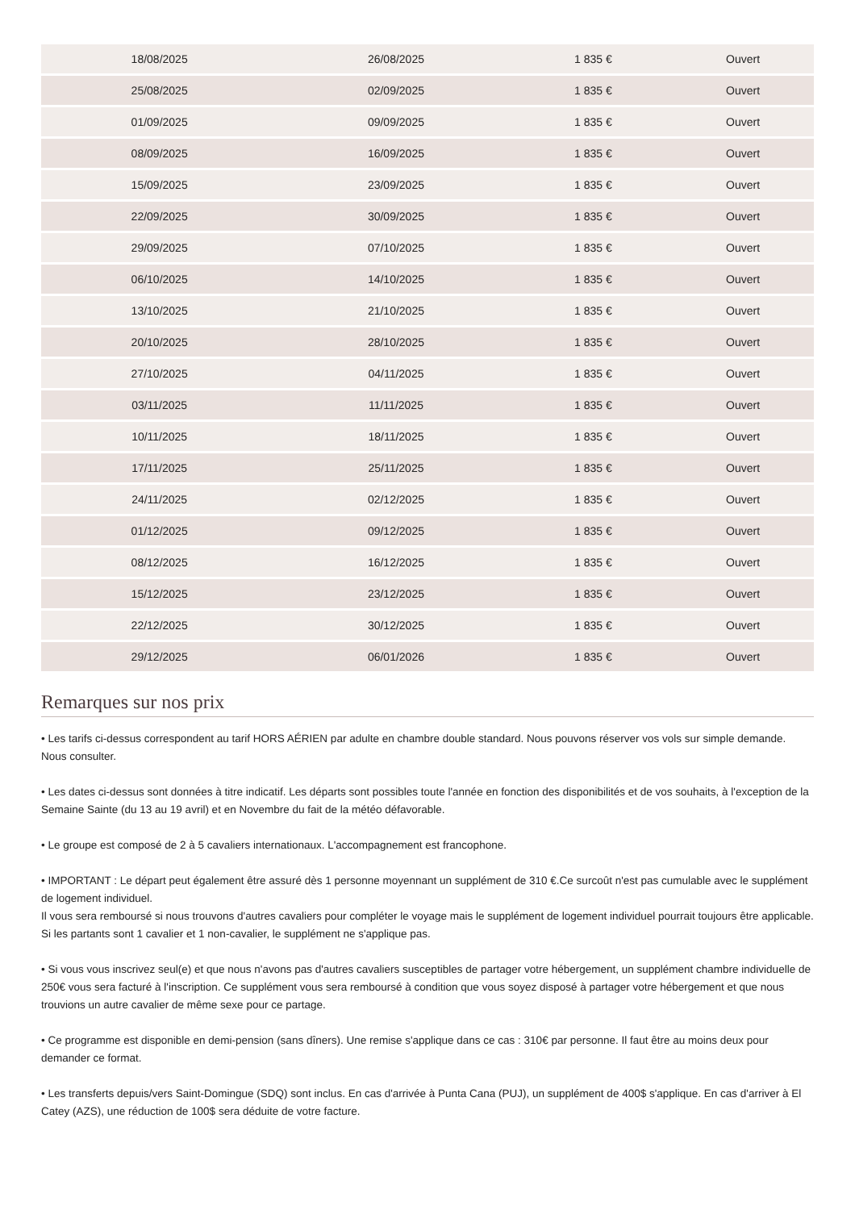| 18/08/2025 | 26/08/2025 | 1 835 € | Ouvert |
| 25/08/2025 | 02/09/2025 | 1 835 € | Ouvert |
| 01/09/2025 | 09/09/2025 | 1 835 € | Ouvert |
| 08/09/2025 | 16/09/2025 | 1 835 € | Ouvert |
| 15/09/2025 | 23/09/2025 | 1 835 € | Ouvert |
| 22/09/2025 | 30/09/2025 | 1 835 € | Ouvert |
| 29/09/2025 | 07/10/2025 | 1 835 € | Ouvert |
| 06/10/2025 | 14/10/2025 | 1 835 € | Ouvert |
| 13/10/2025 | 21/10/2025 | 1 835 € | Ouvert |
| 20/10/2025 | 28/10/2025 | 1 835 € | Ouvert |
| 27/10/2025 | 04/11/2025 | 1 835 € | Ouvert |
| 03/11/2025 | 11/11/2025 | 1 835 € | Ouvert |
| 10/11/2025 | 18/11/2025 | 1 835 € | Ouvert |
| 17/11/2025 | 25/11/2025 | 1 835 € | Ouvert |
| 24/11/2025 | 02/12/2025 | 1 835 € | Ouvert |
| 01/12/2025 | 09/12/2025 | 1 835 € | Ouvert |
| 08/12/2025 | 16/12/2025 | 1 835 € | Ouvert |
| 15/12/2025 | 23/12/2025 | 1 835 € | Ouvert |
| 22/12/2025 | 30/12/2025 | 1 835 € | Ouvert |
| 29/12/2025 | 06/01/2026 | 1 835 € | Ouvert |
Remarques sur nos prix
• Les tarifs ci-dessus correspondent au tarif HORS AÉRIEN par adulte en chambre double standard. Nous pouvons réserver vos vols sur simple demande. Nous consulter.
• Les dates ci-dessus sont données à titre indicatif. Les départs sont possibles toute l'année en fonction des disponibilités et de vos souhaits, à l'exception de la Semaine Sainte (du 13 au 19 avril) et en Novembre du fait de la météo défavorable.
• Le groupe est composé de 2 à 5 cavaliers internationaux. L'accompagnement est francophone.
• IMPORTANT : Le départ peut également être assuré dès 1 personne moyennant un supplément de 310 €.Ce surcoût n'est pas cumulable avec le supplément de logement individuel.
Il vous sera remboursé si nous trouvons d'autres cavaliers pour compléter le voyage mais le supplément de logement individuel pourrait toujours être applicable.
Si les partants sont 1 cavalier et 1 non-cavalier, le supplément ne s'applique pas.
• Si vous vous inscrivez seul(e) et que nous n'avons pas d'autres cavaliers susceptibles de partager votre hébergement, un supplément chambre individuelle de 250€ vous sera facturé à l'inscription. Ce supplément vous sera remboursé à condition que vous soyez disposé à partager votre hébergement et que nous trouvions un autre cavalier de même sexe pour ce partage.
• Ce programme est disponible en demi-pension (sans dîners). Une remise s'applique dans ce cas : 310€ par personne. Il faut être au moins deux pour demander ce format.
• Les transferts depuis/vers Saint-Domingue (SDQ) sont inclus. En cas d'arrivée à Punta Cana (PUJ), un supplément de 400$ s'applique. En cas d'arriver à El Catey (AZS), une réduction de 100$ sera déduite de votre facture.